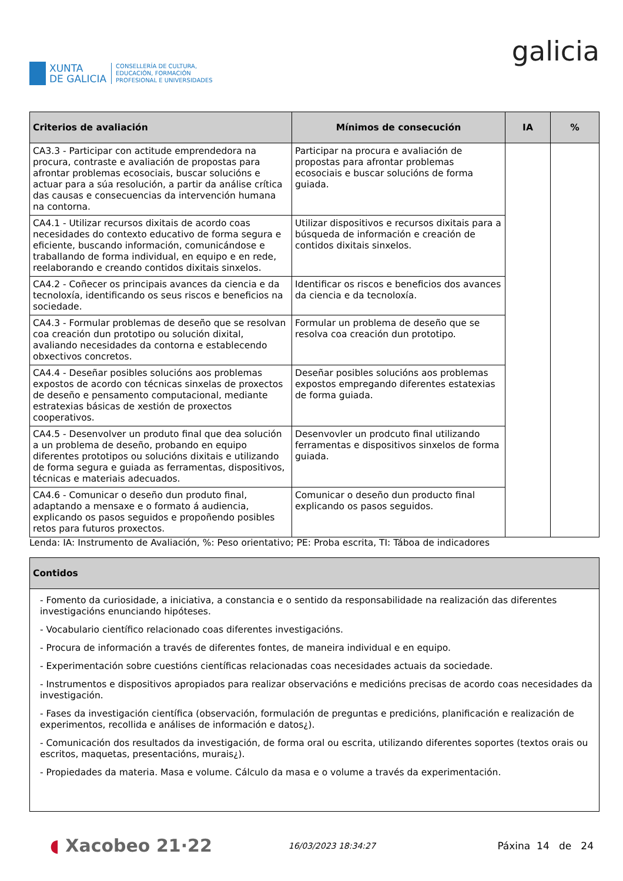XUNTA
DE GALICIA
CONSELLERÍA DE CULTURA,
EDUCACIÓN, FORMACIÓN
PROFESIONAL E UNIVERSIDADES
galicia
| Criterios de avaliación | Mínimos de consecución | IA | % |
| --- | --- | --- | --- |
| CA3.3 - Participar con actitude emprendedora na procura, contraste e avaliación de propostas para afrontar problemas ecosociais, buscar solucións e actuar para a súa resolución, a partir da análise crítica das causas e consecuencias da intervención humana na contorna. | Participar na procura e avaliación de propostas para afrontar problemas ecosociais e buscar solucións de forma guiada. | | |
| CA4.1 - Utilizar recursos dixitais de acordo coas necesidades do contexto educativo de forma segura e eficiente, buscando información, comunicándose e traballando de forma individual, en equipo e en rede, reelaborando e creando contidos dixitais sinxelos. | Utilizar dispositivos e recursos dixitais para a búsqueda de información e creación de contidos dixitais sinxelos. | | |
| CA4.2 - Coñecer os principais avances da ciencia e da tecnoloxía, identificando os seus riscos e beneficios na sociedade. | Identificar os riscos e beneficios dos avances da ciencia e da tecnoloxía. | | |
| CA4.3 - Formular problemas de deseño que se resolvan coa creación dun prototipo ou solución dixital, avaliando necesidades da contorna e establecendo obxectivos concretos. | Formular un problema de deseño que se resolva coa creación dun prototipo. | | |
| CA4.4 - Deseñar posibles solucións aos problemas expostos de acordo con técnicas sinxelas de proxectos de deseño e pensamento computacional, mediante estratexias básicas de xestión de proxectos cooperativos. | Deseñar posibles solucións aos problemas expostos empregando diferentes estatexias de forma guiada. | | |
| CA4.5 - Desenvolver un produto final que dea solución a un problema de deseño, probando en equipo diferentes prototipos ou solucións dixitais e utilizando de forma segura e guiada as ferramentas, dispositivos, técnicas e materiais adecuados. | Desenvovler un prodcuto final utilizando ferramentas e dispositivos sinxelos de forma guiada. | | |
| CA4.6 - Comunicar o deseño dun produto final, adaptando a mensaxe e o formato á audiencia, explicando os pasos seguidos e propoñendo posibles retos para futuros proxectos. | Comunicar o deseño dun producto final explicando os pasos seguidos. | | |
Lenda: IA: Instrumento de Avaliación, %: Peso orientativo; PE: Proba escrita, TI: Táboa de indicadores
| Contidos |
| --- |
| - Fomento da curiosidade, a iniciativa, a constancia e o sentido da responsabilidade na realización das diferentes investigacións enunciando hipóteses. - Vocabulario científico relacionado coas diferentes investigacións. - Procura de información a través de diferentes fontes, de maneira individual e en equipo. - Experimentación sobre cuestións científicas relacionadas coas necesidades actuais da sociedade. - Instrumentos e dispositivos apropiados para realizar observacións e medicións precisas de acordo coas necesidades da investigación. - Fases da investigación científica (observación, formulación de preguntas e predicións, planificación e realización de experimentos, recollida e análises de información e datos¿). - Comunicación dos resultados da investigación, de forma oral ou escrita, utilizando diferentes soportes (textos orais ou escritos, maquetas, presentacións, murais¿). - Propiedades da materia. Masa e volume. Cálculo da masa e o volume a través da experimentación. |
◖ Xacobeo 21·22 16/03/2023 18:34:27 Páxina 14 de 24